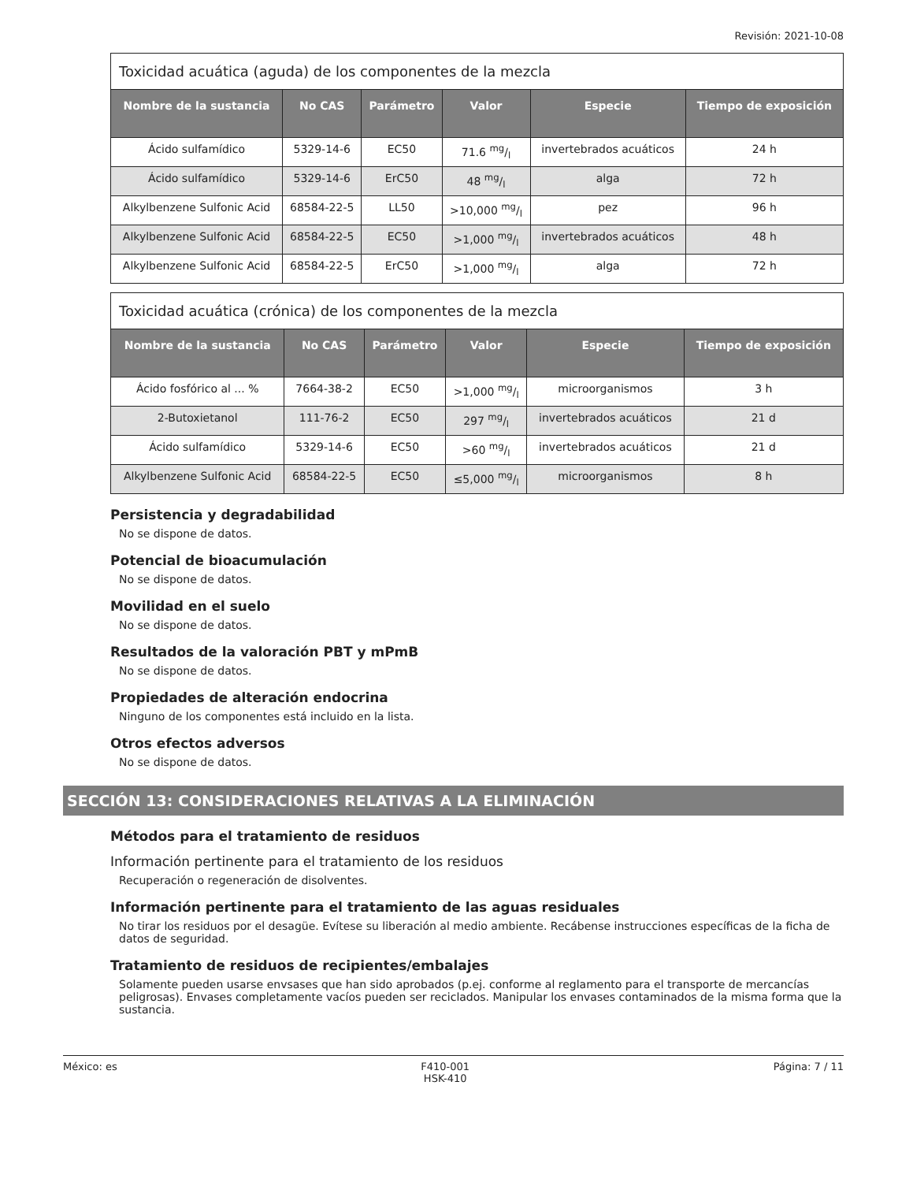Revisión: 2021-10-08
| Toxicidad acuática (aguda) de los componentes de la mezcla | | | | | |
| --- | --- | --- | --- | --- | --- |
| Nombre de la sustancia | No CAS | Parámetro | Valor | Especie | Tiempo de exposición |
| Ácido sulfamídico | 5329-14-6 | EC50 | 71.6 mg/l | invertebrados acuáticos | 24 h |
| Ácido sulfamídico | 5329-14-6 | ErC50 | 48 mg/l | alga | 72 h |
| Alkylbenzene Sulfonic Acid | 68584-22-5 | LL50 | >10,000 mg/l | pez | 96 h |
| Alkylbenzene Sulfonic Acid | 68584-22-5 | EC50 | >1,000 mg/l | invertebrados acuáticos | 48 h |
| Alkylbenzene Sulfonic Acid | 68584-22-5 | ErC50 | >1,000 mg/l | alga | 72 h |
| Toxicidad acuática (crónica) de los componentes de la mezcla | | | | | |
| --- | --- | --- | --- | --- | --- |
| Nombre de la sustancia | No CAS | Parámetro | Valor | Especie | Tiempo de exposición |
| Ácido fosfórico al ... % | 7664-38-2 | EC50 | >1,000 mg/l | microorganismos | 3 h |
| 2-Butoxietanol | 111-76-2 | EC50 | 297 mg/l | invertebrados acuáticos | 21 d |
| Ácido sulfamídico | 5329-14-6 | EC50 | >60 mg/l | invertebrados acuáticos | 21 d |
| Alkylbenzene Sulfonic Acid | 68584-22-5 | EC50 | ≤5,000 mg/l | microorganismos | 8 h |
Persistencia y degradabilidad
No se dispone de datos.
Potencial de bioacumulación
No se dispone de datos.
Movilidad en el suelo
No se dispone de datos.
Resultados de la valoración PBT y mPmB
No se dispone de datos.
Propiedades de alteración endocrina
Ninguno de los componentes está incluido en la lista.
Otros efectos adversos
No se dispone de datos.
SECCIÓN 13: CONSIDERACIONES RELATIVAS A LA ELIMINACIÓN
Métodos para el tratamiento de residuos
Información pertinente para el tratamiento de los residuos
Recuperación o regeneración de disolventes.
Información pertinente para el tratamiento de las aguas residuales
No tirar los residuos por el desagüe. Evítese su liberación al medio ambiente. Recábense instrucciones específicas de la ficha de datos de seguridad.
Tratamiento de residuos de recipientes/embalajes
Solamente pueden usarse envsases que han sido aprobados (p.ej. conforme al reglamento para el transporte de mercancías peligrosas). Envases completamente vacíos pueden ser reciclados. Manipular los envases contaminados de la misma forma que la sustancia.
México: es F410-001
HSK-410 Página: 7 / 11